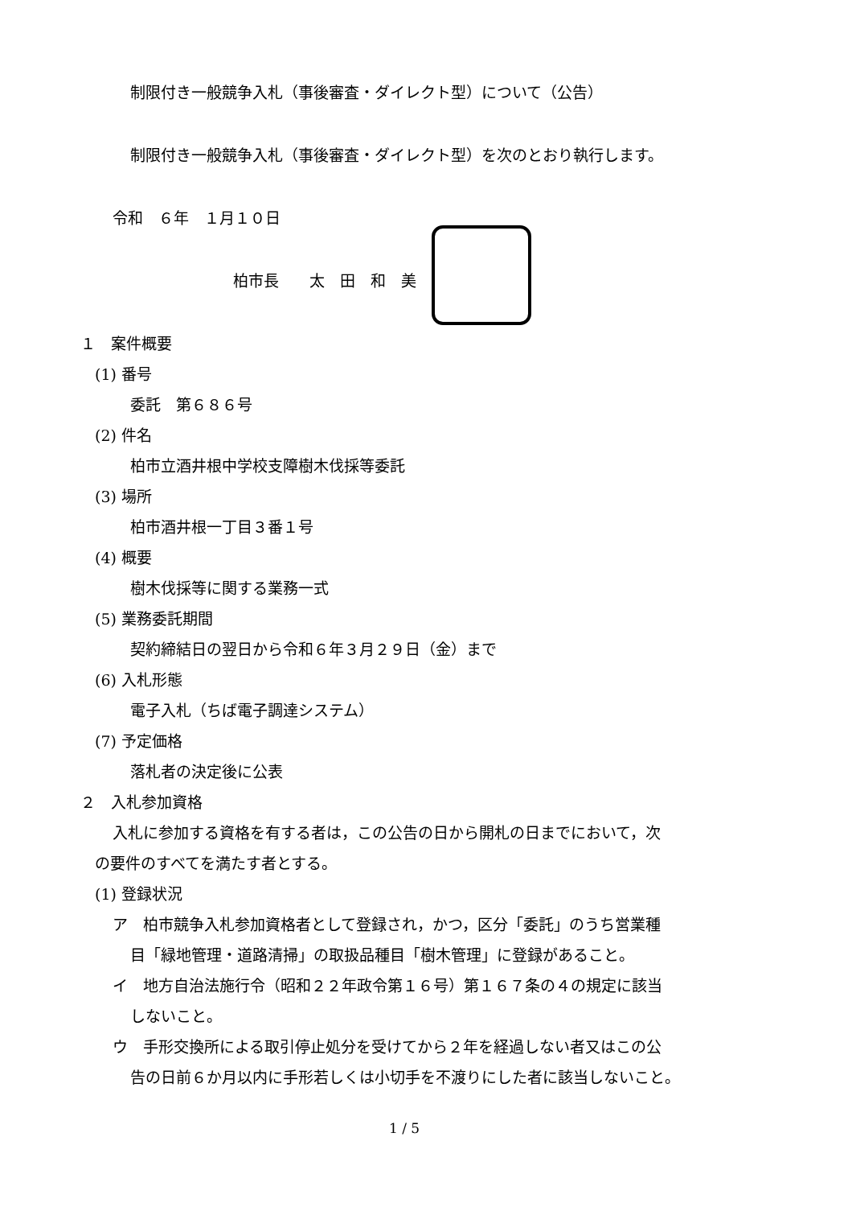制限付き一般競争入札（事後審査・ダイレクト型）について（公告）
制限付き一般競争入札（事後審査・ダイレクト型）を次のとおり執行します。
令和　６年　１月１０日
柏市長　　太　田　和　美
１　案件概要
(1) 番号
委託　第６８６号
(2) 件名
柏市立酒井根中学校支障樹木伐採等委託
(3) 場所
柏市酒井根一丁目３番１号
(4) 概要
樹木伐採等に関する業務一式
(5) 業務委託期間
契約締結日の翌日から令和６年３月２９日（金）まで
(6) 入札形態
電子入札（ちば電子調達システム）
(7) 予定価格
落札者の決定後に公表
２　入札参加資格
入札に参加する資格を有する者は，この公告の日から開札の日までにおいて，次
の要件のすべてを満たす者とする。
(1) 登録状況
ア　柏市競争入札参加資格者として登録され，かつ，区分「委託」のうち営業種
目「緑地管理・道路清掃」の取扱品種目「樹木管理」に登録があること。
イ　地方自治法施行令（昭和２２年政令第１６号）第１６７条の４の規定に該当
しないこと。
ウ　手形交換所による取引停止処分を受けてから２年を経過しない者又はこの公
告の日前６か月以内に手形若しくは小切手を不渡りにした者に該当しないこと。
1 / 5